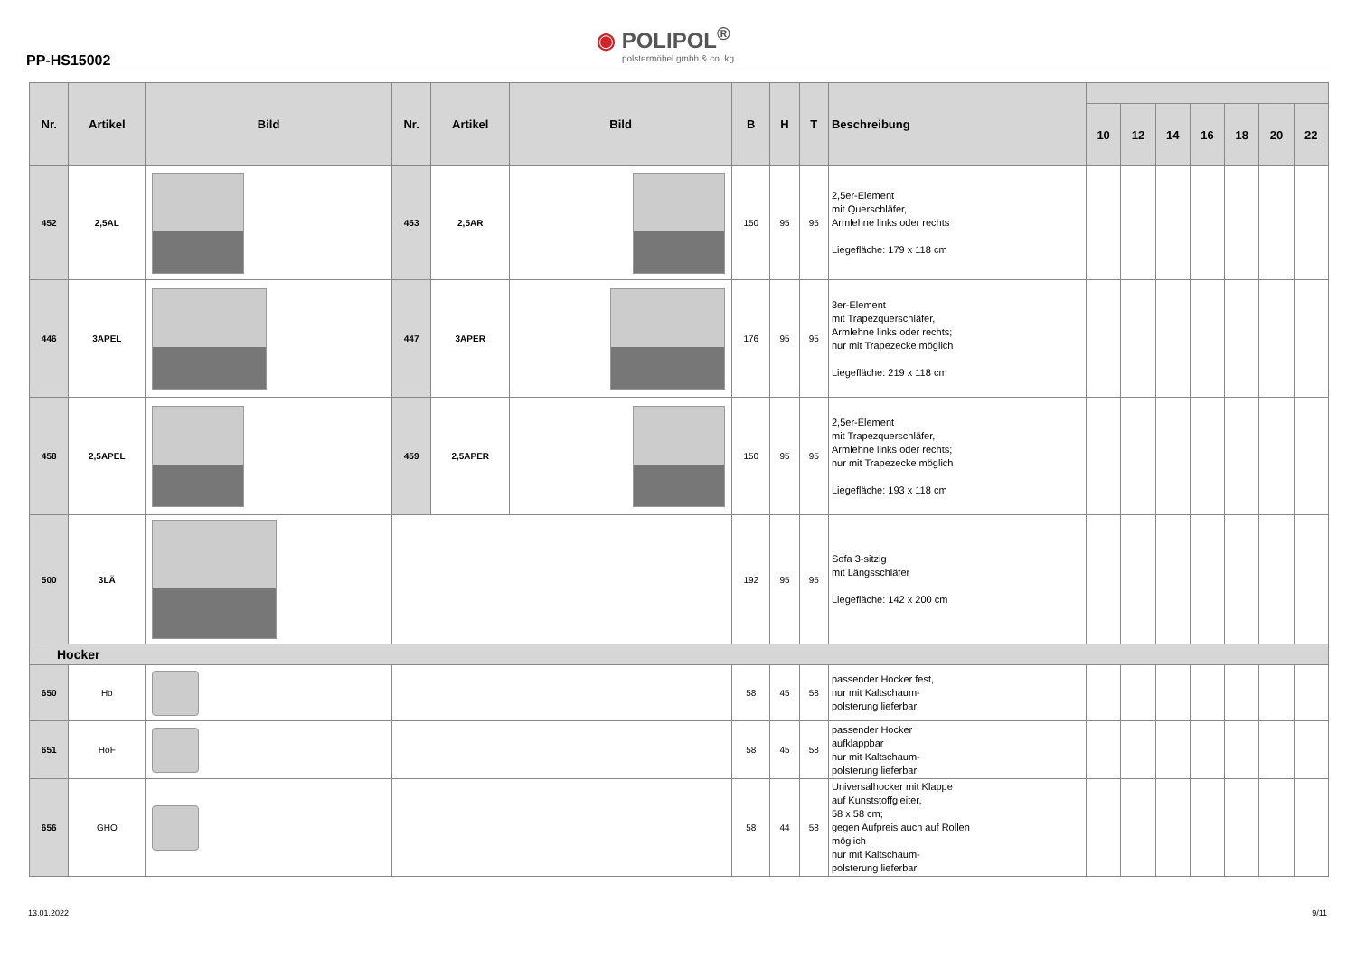PP-HS15002
◉ POLIPOL<sup>®</sup>
polstermöbel gmbh & co. kg
| Nr. | Artikel | Bild | Nr. | Artikel | Bild | B | H | T | Beschreibung | | | | | | | |
| --- | --- | --- | --- | --- | --- | --- | --- | --- | --- | --- | --- | --- | --- | --- | --- | --- |
| | | | | | | | | | | 10 | 12 | 14 | 16 | 18 | 20 | 22 |
| 452 | 2,5AL | | 453 | 2,5AR | | 150 | 95 | 95 | 2,5er-Element mit Querschläfer, Armlehne links oder rechts Liegefläche: 179 x 118 cm | | | | | | | |
| 446 | 3APEL | | 447 | 3APER | | 176 | 95 | 95 | 3er-Element mit Trapezquerschläfer, Armlehne links oder rechts; nur mit Trapezecke möglich Liegefläche: 219 x 118 cm | | | | | | | |
| 458 | 2,5APEL | | 459 | 2,5APER | | 150 | 95 | 95 | 2,5er-Element mit Trapezquerschläfer, Armlehne links oder rechts; nur mit Trapezecke möglich Liegefläche: 193 x 118 cm | | | | | | | |
| 500 | 3LÄ | | | | | 192 | 95 | 95 | Sofa 3-sitzig mit Längsschläfer Liegefläche: 142 x 200 cm | | | | | | | |
| Hocker | | | | | | | | | | | | | | | | |
| 650 | Ho | | | | | 58 | 45 | 58 | passender Hocker fest, nur mit Kaltschaum- polsterung lieferbar | | | | | | | |
| 651 | HoF | | | | | 58 | 45 | 58 | passender Hocker aufklappbar nur mit Kaltschaum- polsterung lieferbar | | | | | | | |
| 656 | GHO | | | | | 58 | 44 | 58 | Universalhocker mit Klappe auf Kunststoffgleiter, 58 x 58 cm; gegen Aufpreis auch auf Rollen möglich nur mit Kaltschaum- polsterung lieferbar | | | | | | | |
13.01.2022 9/11